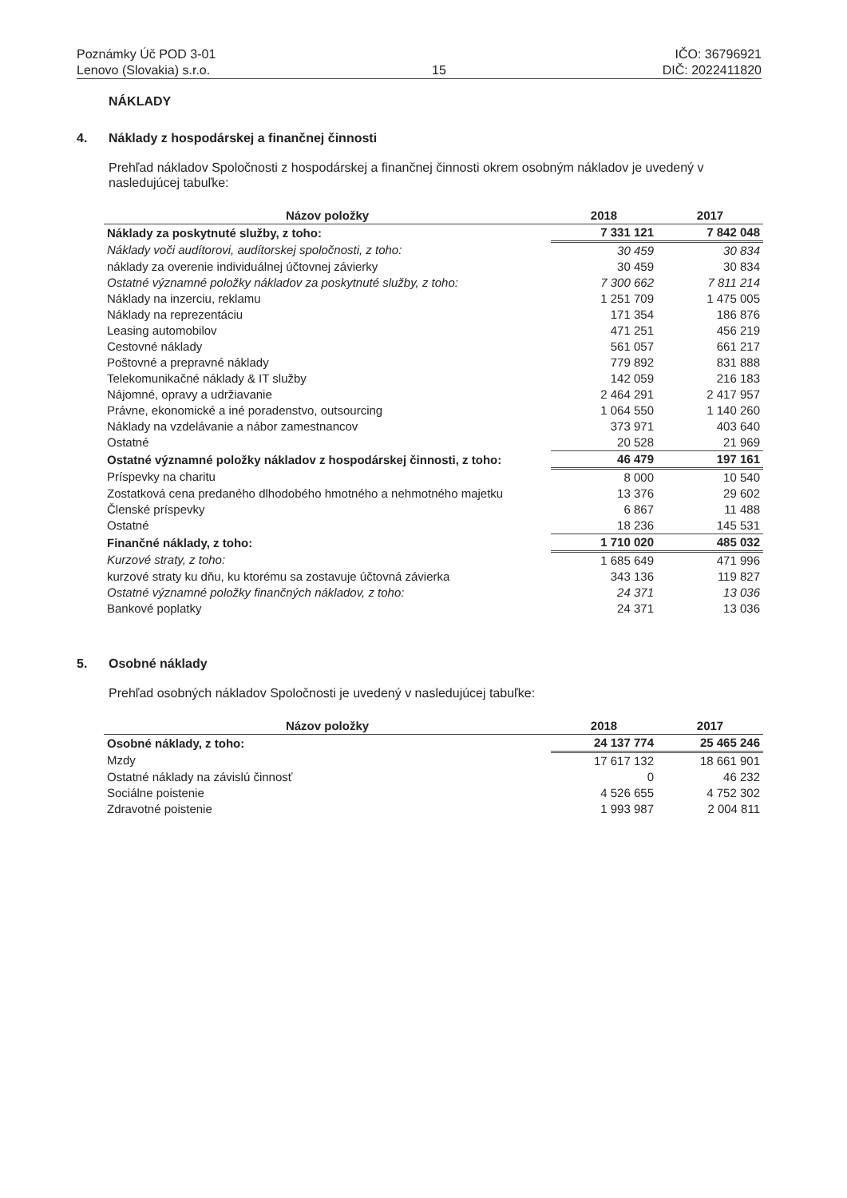Poznámky Úč POD 3-01
Lenovo (Slovakia) s.r.o.
15 IČO: 36796921
DIČ: 2022411820
NÁKLADY
4. Náklady z hospodárskej a finančnej činnosti
Prehľad nákladov Spoločnosti z hospodárskej a finančnej činnosti okrem osobným nákladov je uvedený v nasledujúcej tabuľke:
| Názov položky | 2018 | 2017 |
| --- | --- | --- |
| Náklady za poskytnuté služby, z toho: | 7 331 121 | 7 842 048 |
| Náklady voči audítorovi, audítorskej spoločnosti, z toho: | 30 459 | 30 834 |
| náklady za overenie individuálnej účtovnej závierky | 30 459 | 30 834 |
| Ostatné významné položky nákladov za poskytnuté služby, z toho: | 7 300 662 | 7 811 214 |
| Náklady na inzerciu, reklamu | 1 251 709 | 1 475 005 |
| Náklady na reprezentáciu | 171 354 | 186 876 |
| Leasing automobilov | 471 251 | 456 219 |
| Cestovné náklady | 561 057 | 661 217 |
| Poštovné a prepravné náklady | 779 892 | 831 888 |
| Telekomunikačné náklady & IT služby | 142 059 | 216 183 |
| Nájomné, opravy a udržiavanie | 2 464 291 | 2 417 957 |
| Právne, ekonomické a iné poradenstvo, outsourcing | 1 064 550 | 1 140 260 |
| Náklady na vzdelávanie a nábor zamestnancov | 373 971 | 403 640 |
| Ostatné | 20 528 | 21 969 |
| Ostatné významné položky nákladov z hospodárskej činnosti, z toho: | 46 479 | 197 161 |
| Príspevky na charitu | 8 000 | 10 540 |
| Zostatková cena predaného dlhodobého hmotného a nehmotného majetku | 13 376 | 29 602 |
| Členské príspevky | 6 867 | 11 488 |
| Ostatné | 18 236 | 145 531 |
| Finančné náklady, z toho: | 1 710 020 | 485 032 |
| Kurzové straty, z toho: | 1 685 649 | 471 996 |
| kurzové straty ku dňu, ku ktorému sa zostavuje účtovná závierka | 343 136 | 119 827 |
| Ostatné významné položky finančných nákladov, z toho: | 24 371 | 13 036 |
| Bankové poplatky | 24 371 | 13 036 |
5. Osobné náklady
Prehľad osobných nákladov Spoločnosti je uvedený v nasledujúcej tabuľke:
| Názov položky | 2018 | 2017 |
| --- | --- | --- |
| Osobné náklady, z toho: | 24 137 774 | 25 465 246 |
| Mzdy | 17 617 132 | 18 661 901 |
| Ostatné náklady na závislú činnosť | 0 | 46 232 |
| Sociálne poistenie | 4 526 655 | 4 752 302 |
| Zdravotné poistenie | 1 993 987 | 2 004 811 |